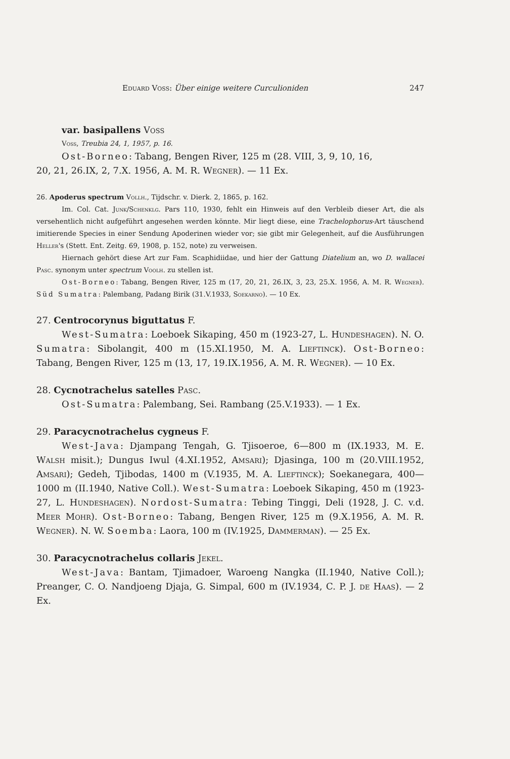Eduard Voss: Über einige weitere Curculioniden 247
var. basipallens Voss
Voss, Treubia 24, 1, 1957, p. 16.
Ost-Borneo: Tabang, Bengen River, 125 m (28. VIII, 3, 9, 10, 16,
20, 21, 26.IX, 2, 7.X. 1956, A. M. R. Wegner). — 11 Ex.
26. Apoderus spectrum Vollh., Tijdschr. v. Dierk. 2, 1865, p. 162.
Im. Col. Cat. Junk/Schenklg. Pars 110, 1930, fehlt ein Hinweis auf den Verbleib dieser Art, die als versehentlich nicht aufgeführt angesehen werden könnte. Mir liegt diese, eine Trachelophorus-Art täuschend imitierende Species in einer Sendung Apoderinen wieder vor; sie gibt mir Gelegenheit, auf die Ausführungen Heller's (Stett. Ent. Zeitg. 69, 1908, p. 152, note) zu verweisen.
Hiernach gehört diese Art zur Fam. Scaphidiidae, und hier der Gattung Diatelium an, wo D. wallacei Pasc. synonym unter spectrum Voolh. zu stellen ist.
Ost-Borneo: Tabang, Bengen River, 125 m (17, 20, 21, 26.IX, 3, 23, 25.X. 1956, A. M. R. Wegner). Süd Sumatra: Palembang, Padang Birik (31.V.1933, Soekarno). — 10 Ex.
27. Centrocorynus biguttatus F.
West-Sumatra: Loeboek Sikaping, 450 m (1923-27, L. Hundeshagen). N. O. Sumatra: Sibolangit, 400 m (15.XI.1950, M. A. Lieftinck). Ost-Borneo: Tabang, Bengen River, 125 m (13, 17, 19.IX.1956, A. M. R. Wegner). — 10 Ex.
28. Cycnotrachelus satelles Pasc.
Ost-Sumatra: Palembang, Sei. Rambang (25.V.1933). — 1 Ex.
29. Paracycnotrachelus cygneus F.
West-Java: Djampang Tengah, G. Tjisoeroe, 6—800 m (IX.1933, M. E. Walsh misit.); Dungus Iwul (4.XI.1952, Amsari); Djasinga, 100 m (20.VIII.1952, Amsari); Gedeh, Tjibodas, 1400 m (V.1935, M. A. Lieftinck); Soekanegara, 400—1000 m (II.1940, Native Coll.). West-Sumatra: Loeboek Sikaping, 450 m (1923-27, L. Hundeshagen). Nordost-Sumatra: Tebing Tinggi, Deli (1928, J. C. v.d. Meer Mohr). Ost-Borneo: Tabang, Bengen River, 125 m (9.X.1956, A. M. R. Wegner). N. W. Soemba: Laora, 100 m (IV.1925, Dammerman). — 25 Ex.
30. Paracycnotrachelus collaris Jekel.
West-Java: Bantam, Tjimadoer, Waroeng Nangka (II.1940, Native Coll.); Preanger, C. O. Nandjoeng Djaja, G. Simpal, 600 m (IV.1934, C. P. J. de Haas). — 2 Ex.